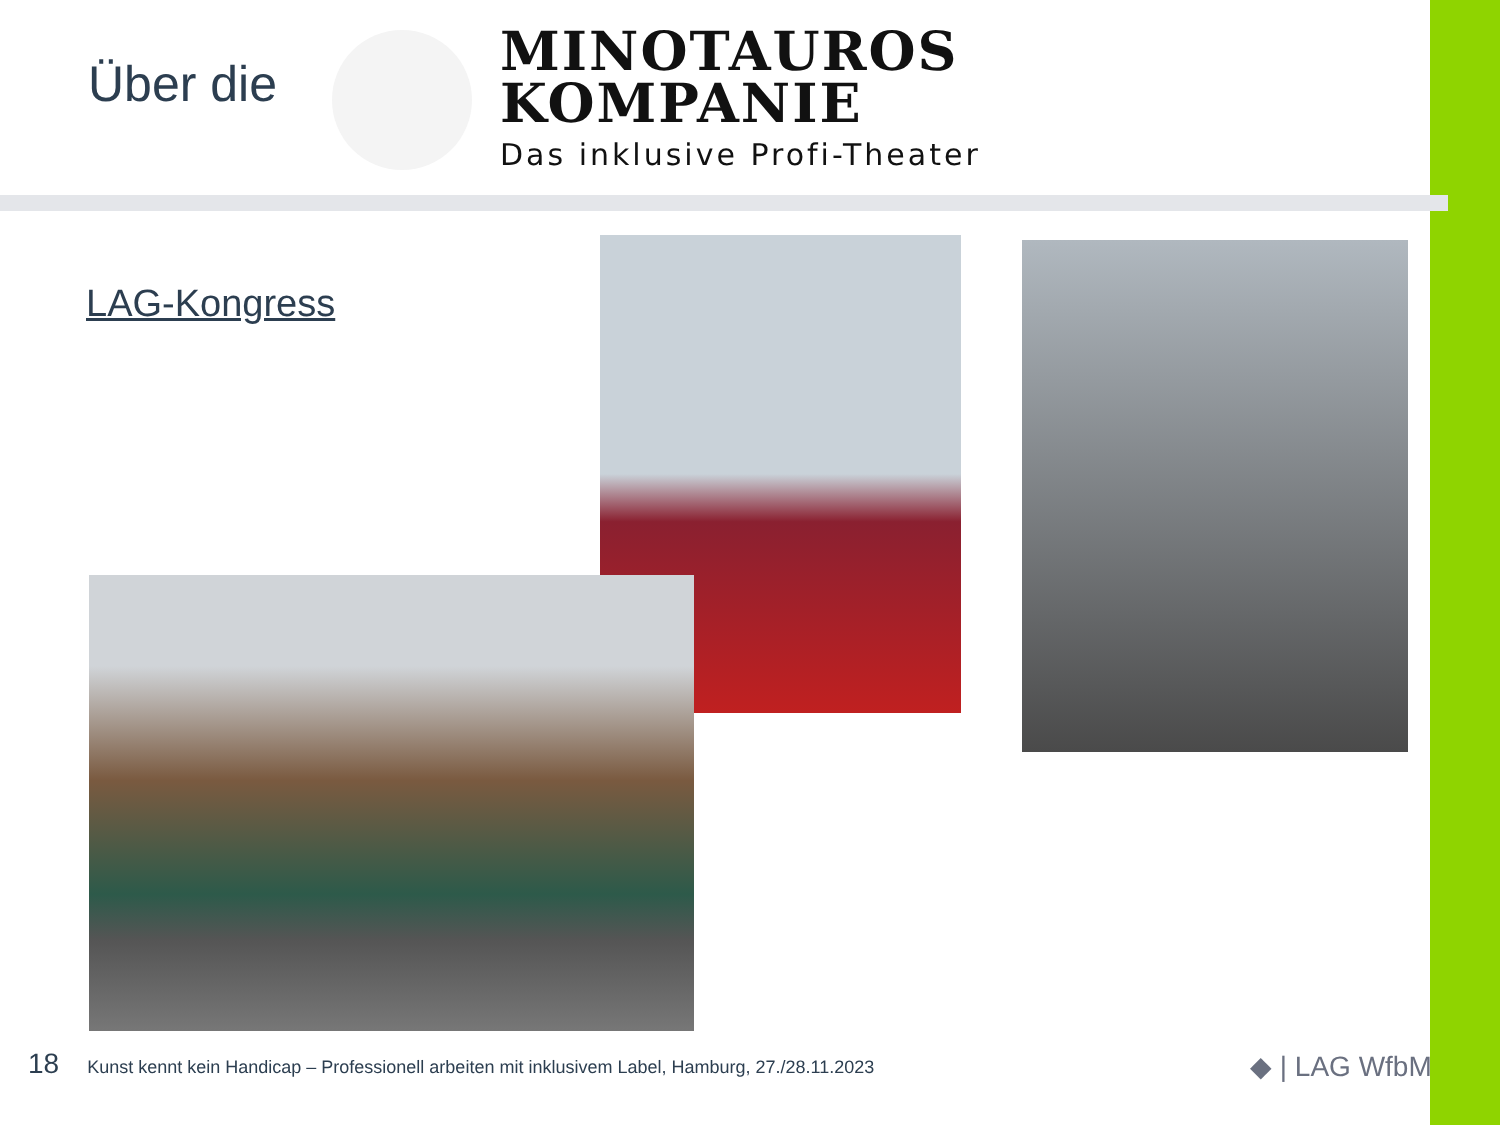Über die
MINOTAUROS
KOMPANIE
Das inklusive Profi-Theater
LAG-Kongress
18 Kunst kennt kein Handicap – Professionell arbeiten mit inklusivem Label, Hamburg, 27./28.11.2023
◆ | LAG WfbM